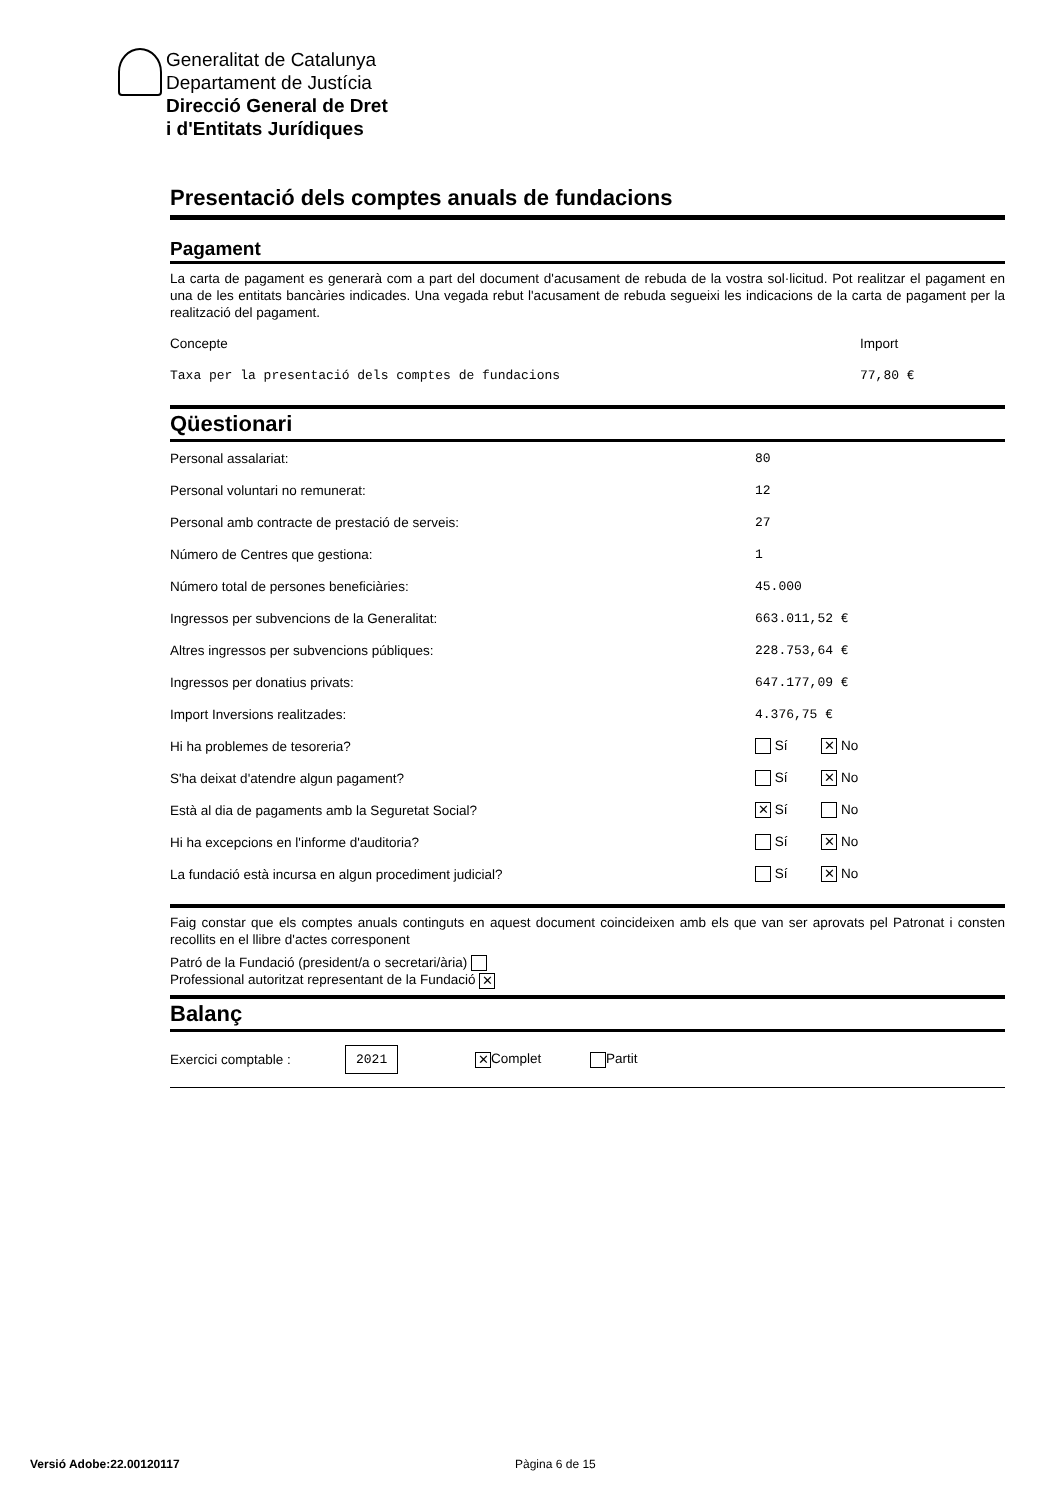Generalitat de Catalunya
Departament de Justícia
Direcció General de Dret
i d'Entitats Jurídiques
Presentació dels comptes anuals de fundacions
Pagament
La carta de pagament es generarà com a part del document d'acusament de rebuda de la vostra sol·licitud. Pot realitzar el pagament en una de les entitats bancàries indicades. Una vegada rebut l'acusament de rebuda segueixi les indicacions de la carta de pagament per la realització del pagament.
| Concepte | Import |
| Taxa per la presentació dels comptes de fundacions | 77,80 € |
Qüestionari
| Personal assalariat: | 80 |
| Personal voluntari no remunerat: | 12 |
| Personal amb contracte de prestació de serveis: | 27 |
| Número de Centres que gestiona: | 1 |
| Número total de persones beneficiàries: | 45.000 |
| Ingressos per subvencions de la Generalitat: | 663.011,52 € |
| Altres ingressos per subvencions públiques: | 228.753,64 € |
| Ingressos per donatius privats: | 647.177,09 € |
| Import Inversions realitzades: | 4.376,75 € |
| Hi ha problemes de tesoreria? | Sí ✕ No |
| S'ha deixat d'atendre algun pagament? | Sí ✕ No |
| Està al dia de pagaments amb la Seguretat Social? | ✕ Sí No |
| Hi ha excepcions en l'informe d'auditoria? | Sí ✕ No |
| La fundació està incursa en algun procediment judicial? | Sí ✕ No |
Faig constar que els comptes anuals continguts en aquest document coincideixen amb els que van ser aprovats pel Patronat i consten recollits en el llibre d'actes corresponent
Patró de la Fundació (president/a o secretari/ària)
Professional autoritzat representant de la Fundació ✕
Balanç
| Exercici comptable : | 2021 | ✕ Complet | Partit |
Versió Adobe:22.00120117 Pàgina 6 de 15